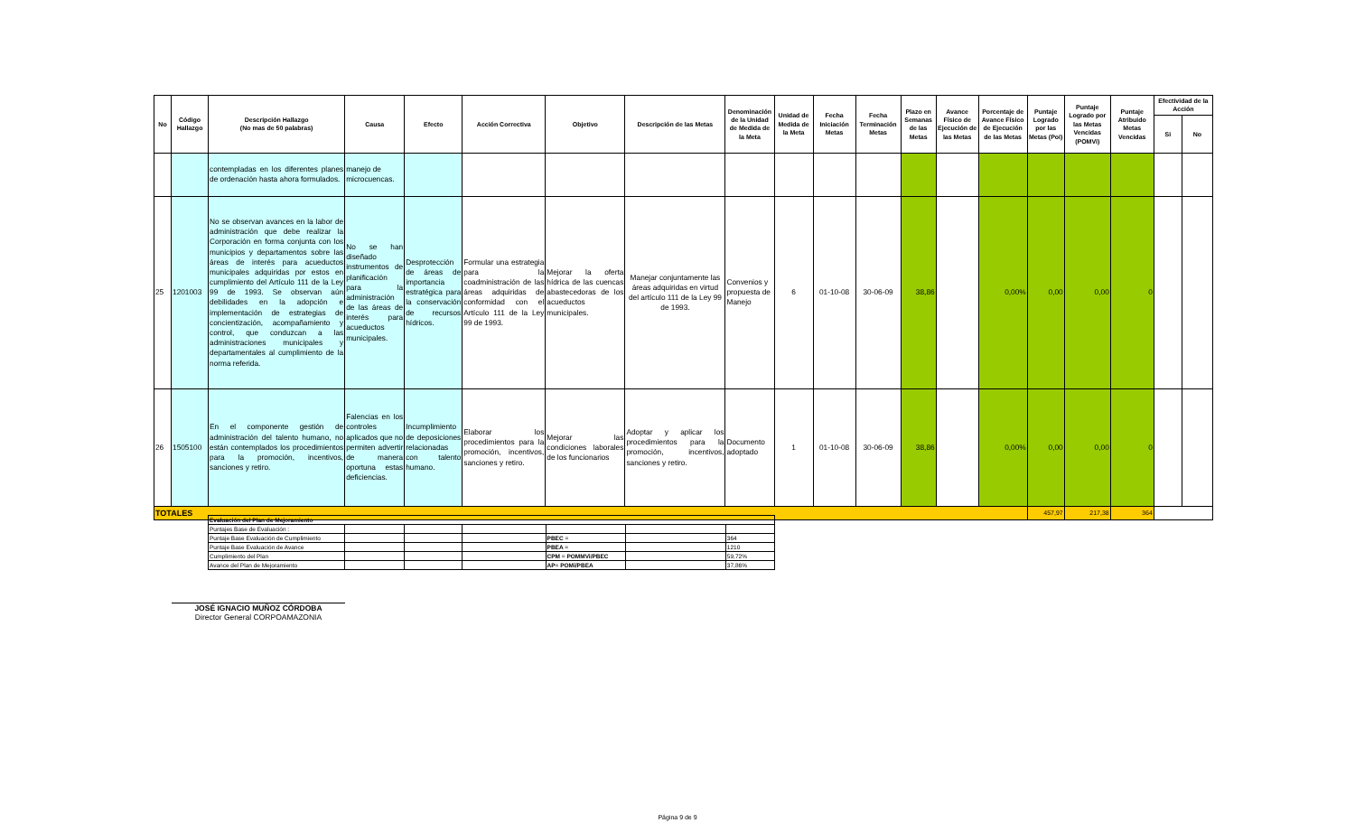| No | Código Hallazgo | Descripción Hallazgo (No mas de 50 palabras) | Causa | Efecto | Acción Correctiva | Objetivo | Descripción de las Metas | Denominación de la Unidad de Medida de la Meta | Unidad de Medida de la Meta | Fecha Iniciación Metas | Fecha Terminación Metas | Plazo en Semanas de las Metas | Avance Físico de Ejecución de las Metas | Porcentaje de Avance Físico de Ejecución de las Metas | Puntaje Logrado por las Metas (Poi) | Puntaje Logrado por las Metas Vencidas (POMVi) | Puntaje Atribuido Metas Vencidas | Efectividad de la Acción | |
| --- | --- | --- | --- | --- | --- | --- | --- | --- | --- | --- | --- | --- | --- | --- | --- | --- | --- | --- | --- |
| | | | | | | | | | | | | | | | | | | Si | No |
| | | contempladas en los diferentes planes de ordenación hasta ahora formulados. | manejo de microcuencas. | | | | | | | | | | | | | | | | |
| 25 | 1201003 | No se observan avances en la labor de administración que debe realizar la Corporación en forma conjunta con los municipios y departamentos sobre las áreas de interés para acueductos municipales adquiridas por estos en cumplimiento del Artículo 111 de la Ley 99 de 1993. Se observan aún debilidades en la adopción e implementación de estrategias de concientización, acompañamiento y control, que conduzcan a las administraciones municipales y departamentales al cumplimiento de la norma referida. | No se han diseñado instrumentos de planificación para la administración de las áreas de interés para acueductos municipales. | Desprotección de áreas de importancia estratégica para la conservación de recursos hídricos. | Formular una estrategia para la coadministración de las áreas adquiridas de conformidad con el Artículo 111 de la Ley 99 de 1993. | Mejorar la oferta hídrica de las cuencas abastecedoras de los acueductos municipales. | Manejar conjuntamente las áreas adquiridas en virtud del artículo 111 de la Ley 99 de 1993. | Convenios y propuesta de Manejo | 6 | 01-10-08 | 30-06-09 | 38,86 | | 0,00% | 0,00 | 0,00 | 0 | | |
| 26 | 1505100 | En el componente gestión de administración del talento humano, no están contemplados los procedimientos para la promoción, incentivos, sanciones y retiro. | Falencias en los controles aplicados que no permiten advertir de manera oportuna estas deficiencias. | Incumplimiento de deposiciones relacionadas con talento humano. | Elaborar los procedimientos para la promoción, incentivos, sanciones y retiro. | Mejorar las condiciones laborales de los funcionarios | Adoptar y aplicar los procedimientos para la promoción, incentivos, sanciones y retiro. | Documento adoptado | 1 | 01-10-08 | 30-06-09 | 38,86 | | 0,00% | 0,00 | 0,00 | 0 | | |
| TOTALES | | | | | | | | | | | | | | | 457,97 | 217,38 | 364 | | |
| Evaluación del Plan de Mejoramiento | | | | | | |
| Puntajes Base de Evaluación : | | | | | | |
| Puntaje Base Evaluación de Cumplimiento | | | | PBEC = | | 364 |
| Puntaje Base Evaluación de Avance | | | | PBEA = | | 1210 |
| Cumplimiento del Plan | | | | CPM = POMMVi/PBEC | | 59,72% |
| Avance del Plan de Mejoramiento | | | | AP= POMi/PBEA | | 37,86% |
JOSÉ IGNACIO MUÑOZ CÓRDOBA
Director General CORPOAMAZONIA
Página 9 de 9